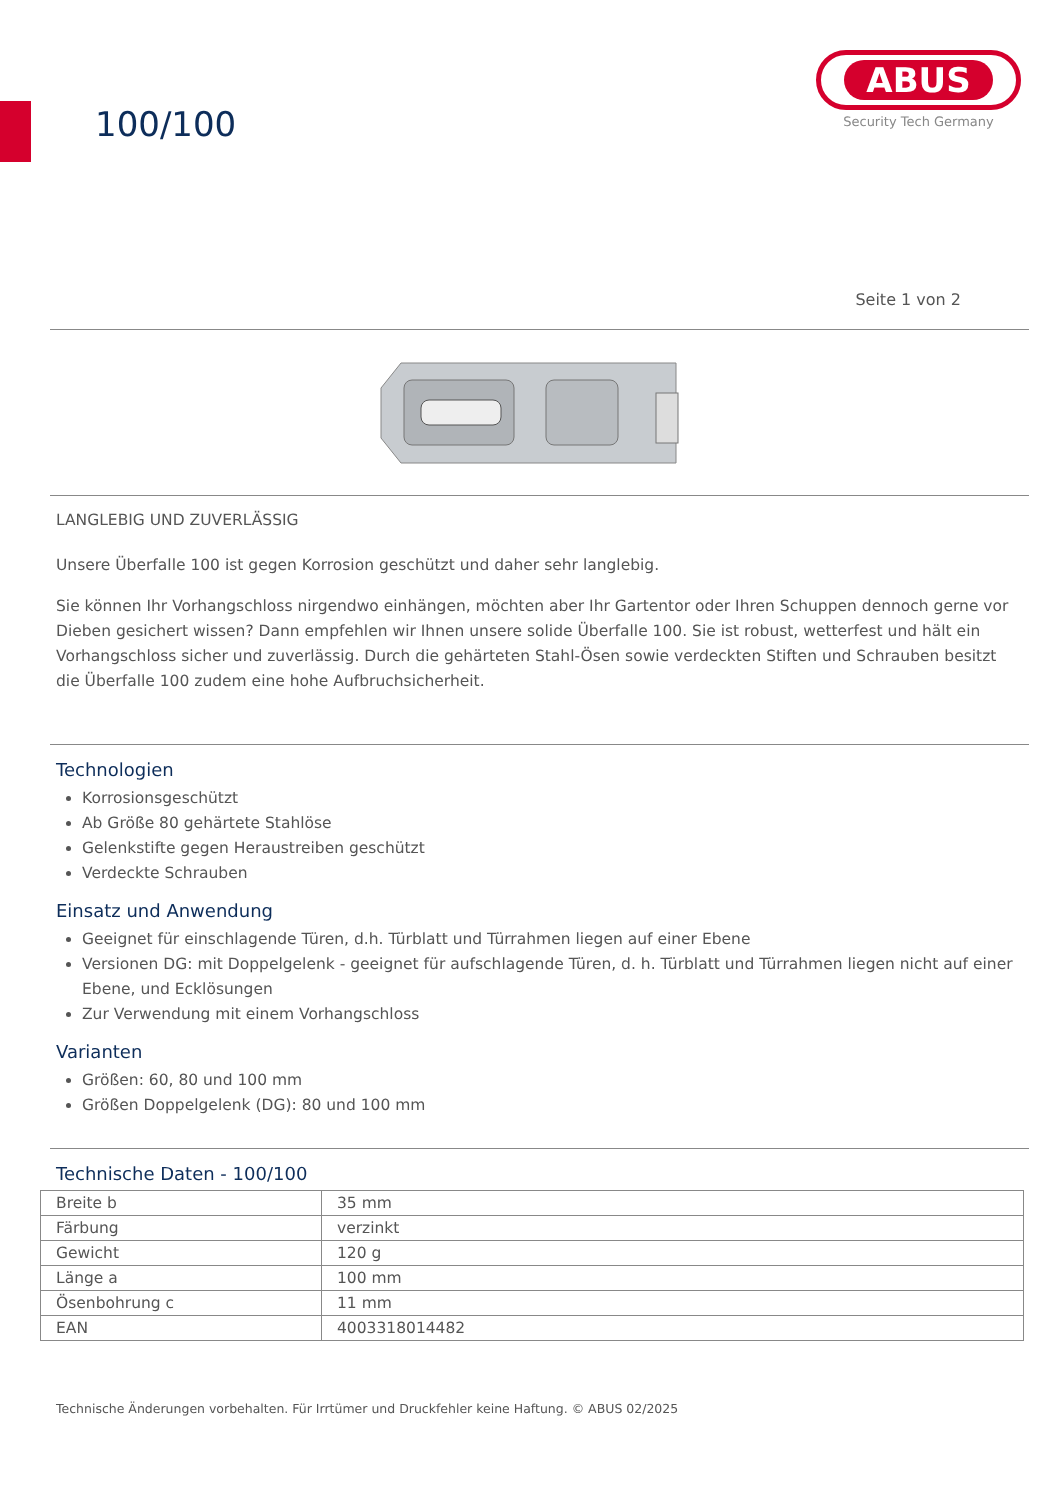100/100
ABUS
Security Tech Germany
Seite 1 von 2
LANGLEBIG UND ZUVERLÄSSIG
Unsere Überfalle 100 ist gegen Korrosion geschützt und daher sehr langlebig.
Sie können Ihr Vorhangschloss nirgendwo einhängen, möchten aber Ihr Gartentor oder Ihren Schuppen dennoch gerne vor Dieben gesichert wissen? Dann empfehlen wir Ihnen unsere solide Überfalle 100. Sie ist robust, wetterfest und hält ein Vorhangschloss sicher und zuverlässig. Durch die gehärteten Stahl-Ösen sowie verdeckten Stiften und Schrauben besitzt die Überfalle 100 zudem eine hohe Aufbruchsicherheit.
Technologien
Korrosionsgeschützt
Ab Größe 80 gehärtete Stahlöse
Gelenkstifte gegen Heraustreiben geschützt
Verdeckte Schrauben
Einsatz und Anwendung
Geeignet für einschlagende Türen, d.h. Türblatt und Türrahmen liegen auf einer Ebene
Versionen DG: mit Doppelgelenk - geeignet für aufschlagende Türen, d. h. Türblatt und Türrahmen liegen nicht auf einer Ebene, und Ecklösungen
Zur Verwendung mit einem Vorhangschloss
Varianten
Größen: 60, 80 und 100 mm
Größen Doppelgelenk (DG): 80 und 100 mm
Technische Daten - 100/100
| Breite b | 35 mm |
| Färbung | verzinkt |
| Gewicht | 120 g |
| Länge a | 100 mm |
| Ösenbohrung c | 11 mm |
| EAN | 4003318014482 |
Technische Änderungen vorbehalten. Für Irrtümer und Druckfehler keine Haftung. © ABUS 02/2025